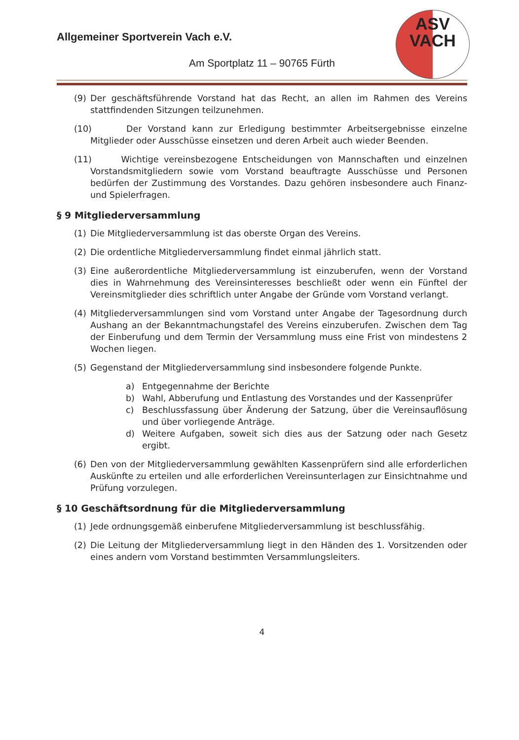ASV
VACH
Allgemeiner Sportverein Vach e.V.
Am Sportplatz 11 – 90765 Fürth
(9) Der geschäftsführende Vorstand hat das Recht, an allen im Rahmen des Vereins stattfindenden Sitzungen teilzunehmen.
(10) Der Vorstand kann zur Erledigung bestimmter Arbeitsergebnisse einzelne Mitglieder oder Ausschüsse einsetzen und deren Arbeit auch wieder Beenden.
(11) Wichtige vereinsbezogene Entscheidungen von Mannschaften und einzelnen Vorstandsmitgliedern sowie vom Vorstand beauftragte Ausschüsse und Personen bedürfen der Zustimmung des Vorstandes. Dazu gehören insbesondere auch Finanz- und Spielerfragen.
§ 9 Mitgliederversammlung
(1) Die Mitgliederversammlung ist das oberste Organ des Vereins.
(2) Die ordentliche Mitgliederversammlung findet einmal jährlich statt.
(3) Eine außerordentliche Mitgliederversammlung ist einzuberufen, wenn der Vorstand dies in Wahrnehmung des Vereinsinteresses beschließt oder wenn ein Fünftel der Vereinsmitglieder dies schriftlich unter Angabe der Gründe vom Vorstand verlangt.
(4) Mitgliederversammlungen sind vom Vorstand unter Angabe der Tagesordnung durch Aushang an der Bekanntmachungstafel des Vereins einzuberufen. Zwischen dem Tag der Einberufung und dem Termin der Versammlung muss eine Frist von mindestens 2 Wochen liegen.
(5) Gegenstand der Mitgliederversammlung sind insbesondere folgende Punkte.
a) Entgegennahme der Berichte
b) Wahl, Abberufung und Entlastung des Vorstandes und der Kassenprüfer
c) Beschlussfassung über Änderung der Satzung, über die Vereinsauflösung und über vorliegende Anträge.
d) Weitere Aufgaben, soweit sich dies aus der Satzung oder nach Gesetz ergibt.
(6) Den von der Mitgliederversammlung gewählten Kassenprüfern sind alle erforderlichen Auskünfte zu erteilen und alle erforderlichen Vereinsunterlagen zur Einsichtnahme und Prüfung vorzulegen.
§ 10 Geschäftsordnung für die Mitgliederversammlung
(1) Jede ordnungsgemäß einberufene Mitgliederversammlung ist beschlussfähig.
(2) Die Leitung der Mitgliederversammlung liegt in den Händen des 1. Vorsitzenden oder eines andern vom Vorstand bestimmten Versammlungsleiters.
4